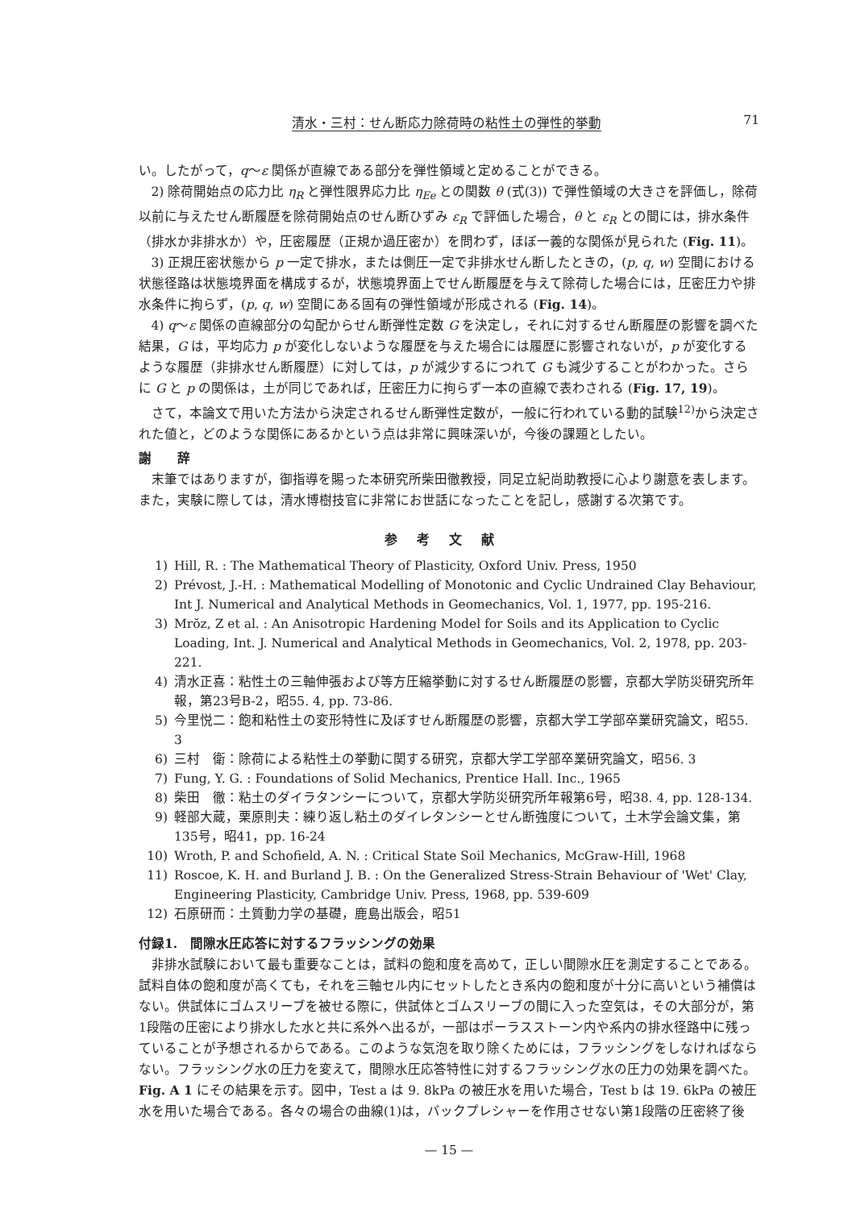清水・三村：せん断応力除荷時の粘性土の弾性的挙動 71
い。したがって，q〜ε 関係が直線である部分を弾性領域と定めることができる。
2) 除荷開始点の応力比 η<sub>R</sub> と弾性限界応力比 η<sub>Ee</sub> との関数 θ (式(3)) で弾性領域の大きさを評価し，除荷以前に与えたせん断履歴を除荷開始点のせん断ひずみ ε<sub>R</sub> で評価した場合，θ と ε<sub>R</sub> との間には，排水条件（排水か非排水か）や，圧密履歴（正規か過圧密か）を問わず，ほぼ一義的な関係が見られた (Fig. 11)。
3) 正規圧密状態から p 一定で排水，または側圧一定で非排水せん断したときの，(p, q, w) 空間における状態径路は状態境界面を構成するが，状態境界面上でせん断履歴を与えて除荷した場合には，圧密圧力や排水条件に拘らず，(p, q, w) 空間にある固有の弾性領域が形成される (Fig. 14)。
4) q〜ε 関係の直線部分の勾配からせん断弾性定数 G を決定し，それに対するせん断履歴の影響を調べた結果，G は，平均応力 p が変化しないような履歴を与えた場合には履歴に影響されないが，p が変化するような履歴（非排水せん断履歴）に対しては，p が減少するにつれて G も減少することがわかった。さらに G と p の関係は，土が同じであれば，圧密圧力に拘らず一本の直線で表わされる (Fig. 17, 19)。
さて，本論文で用いた方法から決定されるせん断弾性定数が，一般に行われている動的試験<sup>12)</sup>から決定された値と，どのような関係にあるかという点は非常に興味深いが，今後の課題としたい。
謝　　辞
末筆ではありますが，御指導を賜った本研究所柴田徹教授，同足立紀尚助教授に心より謝意を表します。また，実験に際しては，清水博樹技官に非常にお世話になったことを記し，感謝する次第です。
参考文献
1) Hill, R. : The Mathematical Theory of Plasticity, Oxford Univ. Press, 1950
2) Prévost, J.-H. : Mathematical Modelling of Monotonic and Cyclic Undrained Clay Behaviour, Int J. Numerical and Analytical Methods in Geomechanics, Vol. 1, 1977, pp. 195-216.
3) Mrŏz, Z et al. : An Anisotropic Hardening Model for Soils and its Application to Cyclic Loading, Int. J. Numerical and Analytical Methods in Geomechanics, Vol. 2, 1978, pp. 203-221.
4) 清水正喜：粘性土の三軸伸張および等方圧縮挙動に対するせん断履歴の影響，京都大学防災研究所年報，第23号B-2，昭55. 4, pp. 73-86.
5) 今里悦二：飽和粘性土の変形特性に及ぼすせん断履歴の影響，京都大学工学部卒業研究論文，昭55. 3
6) 三村　衛：除荷による粘性土の挙動に関する研究，京都大学工学部卒業研究論文，昭56. 3
7) Fung, Y. G. : Foundations of Solid Mechanics, Prentice Hall. Inc., 1965
8) 柴田　徹：粘土のダイラタンシーについて，京都大学防災研究所年報第6号，昭38. 4, pp. 128-134.
9) 軽部大蔵，栗原則夫：練り返し粘土のダイレタンシーとせん断強度について，土木学会論文集，第135号，昭41，pp. 16-24
10) Wroth, P. and Schofield, A. N. : Critical State Soil Mechanics, McGraw-Hill, 1968
11) Roscoe, K. H. and Burland J. B. : On the Generalized Stress-Strain Behaviour of 'Wet' Clay, Engineering Plasticity, Cambridge Univ. Press, 1968, pp. 539-609
12) 石原研而：土質動力学の基礎，鹿島出版会，昭51
付録1.　間隙水圧応答に対するフラッシングの効果
非排水試験において最も重要なことは，試料の飽和度を高めて，正しい間隙水圧を測定することである。試料自体の飽和度が高くても，それを三軸セル内にセットしたとき系内の飽和度が十分に高いという補償はない。供試体にゴムスリーブを被せる際に，供試体とゴムスリーブの間に入った空気は，その大部分が，第1段階の圧密により排水した水と共に系外へ出るが，一部はポーラスストーン内や系内の排水径路中に残っていることが予想されるからである。このような気泡を取り除くためには，フラッシングをしなければならない。フラッシング水の圧力を変えて，間隙水圧応答特性に対するフラッシング水の圧力の効果を調べた。Fig. A 1 にその結果を示す。図中，Test a は 9. 8kPa の被圧水を用いた場合，Test b は 19. 6kPa の被圧水を用いた場合である。各々の場合の曲線(1)は，バックプレシャーを作用させない第1段階の圧密終了後
— 15 —